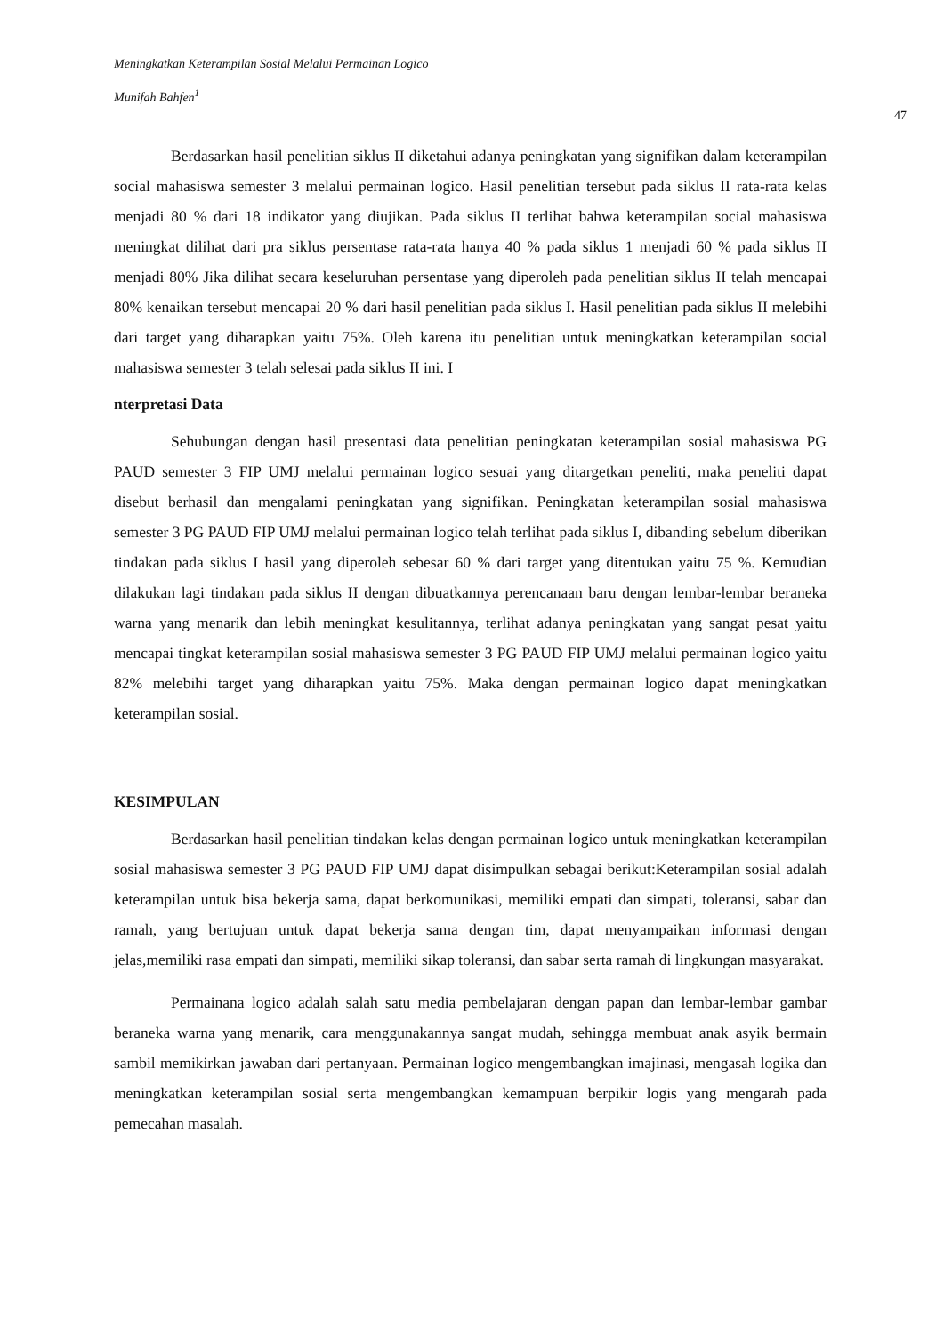Meningkatkan Keterampilan Sosial Melalui Permainan Logico
Munifah Bahfen<sup>1</sup>
47
Berdasarkan hasil penelitian siklus II diketahui adanya peningkatan yang signifikan dalam keterampilan social mahasiswa semester 3 melalui permainan logico. Hasil penelitian tersebut pada siklus II rata-rata kelas menjadi 80 % dari 18 indikator yang diujikan. Pada siklus II terlihat bahwa keterampilan social mahasiswa meningkat dilihat dari pra siklus persentase rata-rata hanya 40 % pada siklus 1 menjadi 60 % pada siklus II menjadi 80% Jika dilihat secara keseluruhan persentase yang diperoleh pada penelitian siklus II telah mencapai 80% kenaikan tersebut mencapai 20 % dari hasil penelitian pada siklus I. Hasil penelitian pada siklus II melebihi dari target yang diharapkan yaitu 75%. Oleh karena itu penelitian untuk meningkatkan keterampilan social mahasiswa semester 3 telah selesai pada siklus II ini. I
nterpretasi Data
Sehubungan dengan hasil presentasi data penelitian peningkatan keterampilan sosial mahasiswa PG PAUD semester 3 FIP UMJ melalui permainan logico sesuai yang ditargetkan peneliti, maka peneliti dapat disebut berhasil dan mengalami peningkatan yang signifikan. Peningkatan keterampilan sosial mahasiswa semester 3 PG PAUD FIP UMJ melalui permainan logico telah terlihat pada siklus I, dibanding sebelum diberikan tindakan pada siklus I hasil yang diperoleh sebesar 60 % dari target yang ditentukan yaitu 75 %. Kemudian dilakukan lagi tindakan pada siklus II dengan dibuatkannya perencanaan baru dengan lembar-lembar beraneka warna yang menarik dan lebih meningkat kesulitannya, terlihat adanya peningkatan yang sangat pesat yaitu mencapai tingkat keterampilan sosial mahasiswa semester 3 PG PAUD FIP UMJ melalui permainan logico yaitu 82% melebihi target yang diharapkan yaitu 75%. Maka dengan permainan logico dapat meningkatkan keterampilan sosial.
KESIMPULAN
Berdasarkan hasil penelitian tindakan kelas dengan permainan logico untuk meningkatkan keterampilan sosial mahasiswa semester 3 PG PAUD FIP UMJ dapat disimpulkan sebagai berikut:Keterampilan sosial adalah keterampilan untuk bisa bekerja sama, dapat berkomunikasi, memiliki empati dan simpati, toleransi, sabar dan ramah, yang bertujuan untuk dapat bekerja sama dengan tim, dapat menyampaikan informasi dengan jelas,memiliki rasa empati dan simpati, memiliki sikap toleransi, dan sabar serta ramah di lingkungan masyarakat.
Permainana logico adalah salah satu media pembelajaran dengan papan dan lembar-lembar gambar beraneka warna yang menarik, cara menggunakannya sangat mudah, sehingga membuat anak asyik bermain sambil memikirkan jawaban dari pertanyaan. Permainan logico mengembangkan imajinasi, mengasah logika dan meningkatkan keterampilan sosial serta mengembangkan kemampuan berpikir logis yang mengarah pada pemecahan masalah.